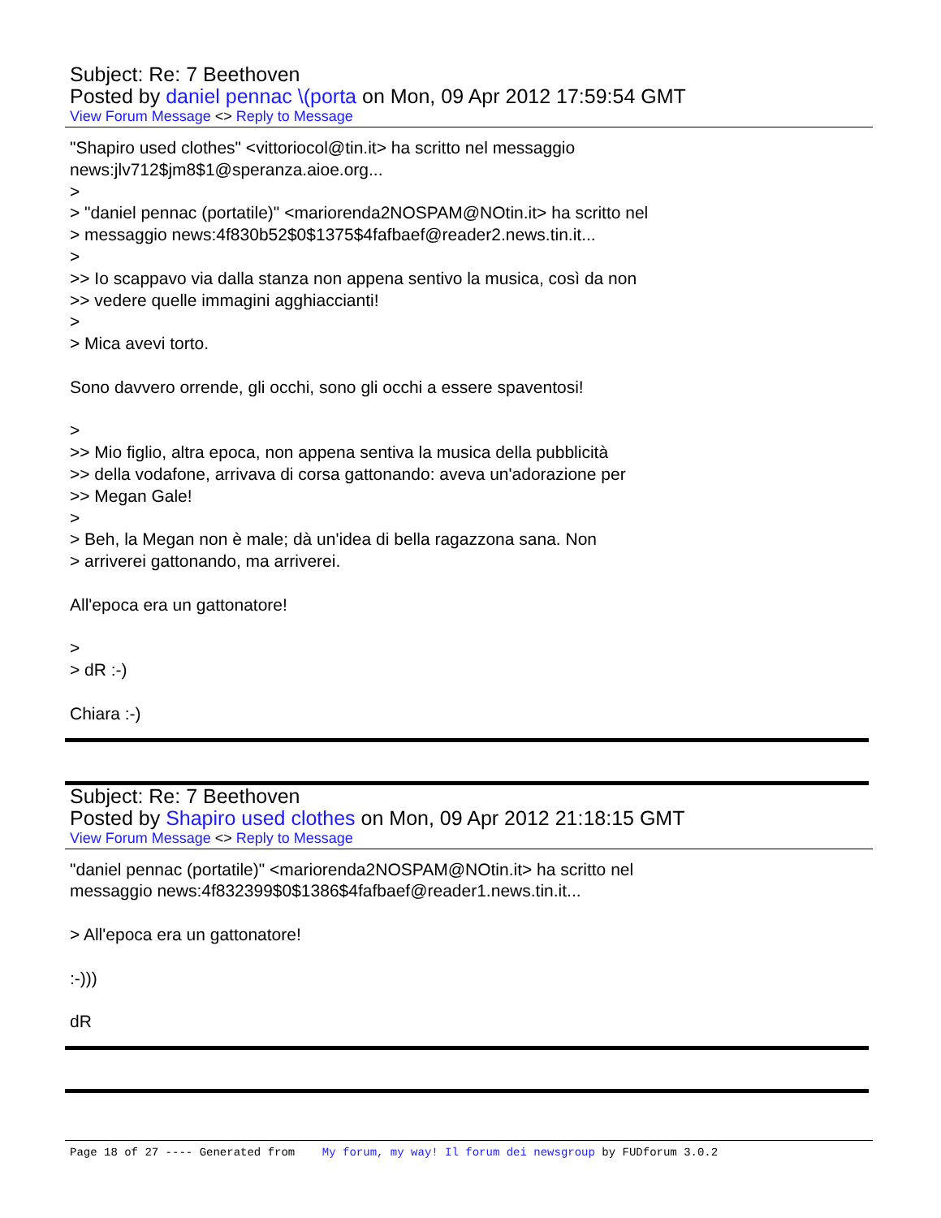Subject: Re: 7 Beethoven
Posted by daniel pennac \(porta on Mon, 09 Apr 2012 17:59:54 GMT
View Forum Message <> Reply to Message
"Shapiro used clothes" <vittoriocol@tin.it> ha scritto nel messaggio news:jlv712$jm8$1@speranza.aioe.org... > > "daniel pennac (portatile)" <mariorenda2NOSPAM@NOtin.it> ha scritto nel > messaggio news:4f830b52$0$1375$4fafbaef@reader2.news.tin.it... > >> Io scappavo via dalla stanza non appena sentivo la musica, così da non >> vedere quelle immagini agghiaccianti! > > Mica avevi torto. Sono davvero orrende, gli occhi, sono gli occhi a essere spaventosi! > >> Mio figlio, altra epoca, non appena sentiva la musica della pubblicità >> della vodafone, arrivava di corsa gattonando: aveva un'adorazione per >> Megan Gale! > > Beh, la Megan non è male; dà un'idea di bella ragazzona sana. Non > arriverei gattonando, ma arriverei. All'epoca era un gattonatore! > > dR :-) Chiara :-)
Subject: Re: 7 Beethoven
Posted by Shapiro used clothes on Mon, 09 Apr 2012 21:18:15 GMT
View Forum Message <> Reply to Message
"daniel pennac (portatile)" <mariorenda2NOSPAM@NOtin.it> ha scritto nel messaggio news:4f832399$0$1386$4fafbaef@reader1.news.tin.it... > All'epoca era un gattonatore! :-))) dR
Page 18 of 27 ---- Generated from My forum, my way! Il forum dei newsgroup by FUDforum 3.0.2